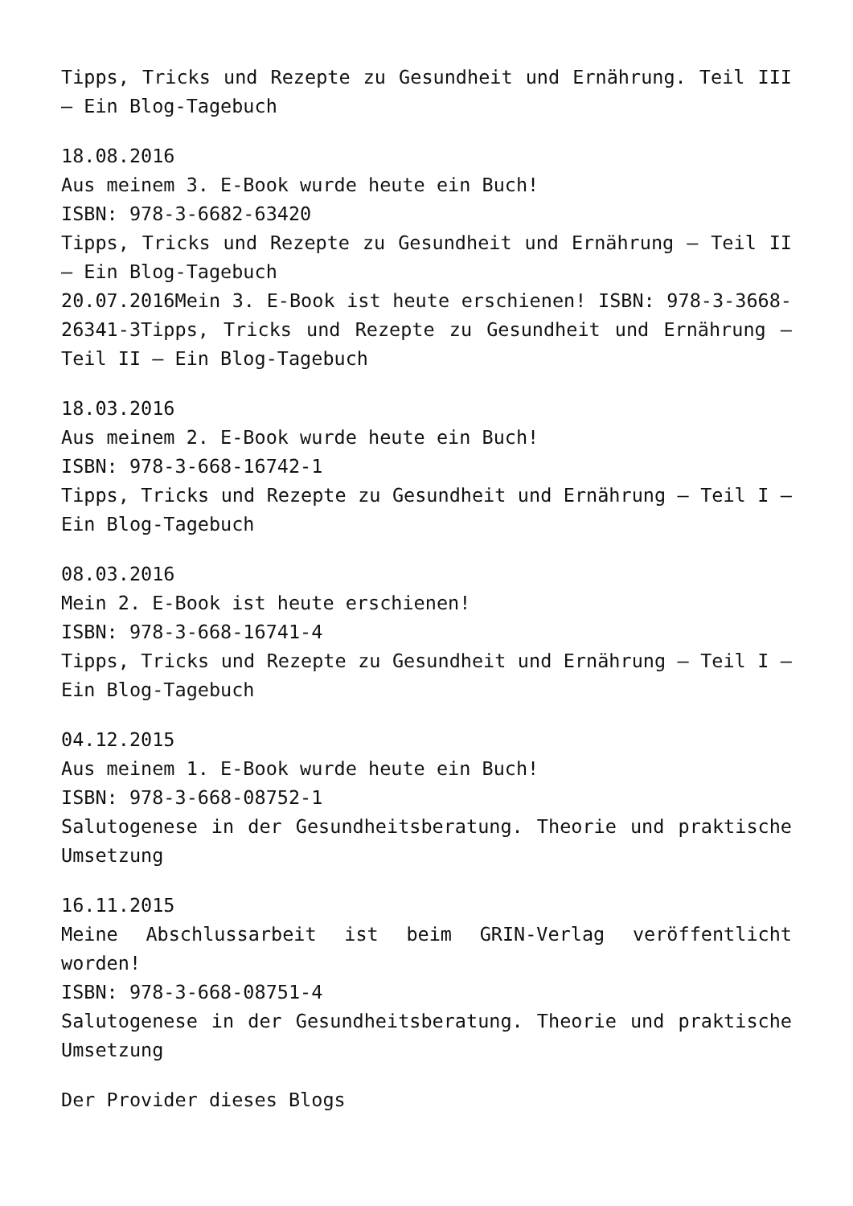Tipps, Tricks und Rezepte zu Gesundheit und Ernährung. Teil III – Ein Blog-Tagebuch
18.08.2016
Aus meinem 3. E-Book wurde heute ein Buch!
ISBN: 978-3-6682-63420
Tipps, Tricks und Rezepte zu Gesundheit und Ernährung – Teil II – Ein Blog-Tagebuch
20.07.2016Mein 3. E-Book ist heute erschienen! ISBN: 978-3-3668-26341-3Tipps, Tricks und Rezepte zu Gesundheit und Ernährung – Teil II – Ein Blog-Tagebuch
18.03.2016
Aus meinem 2. E-Book wurde heute ein Buch!
ISBN: 978-3-668-16742-1
Tipps, Tricks und Rezepte zu Gesundheit und Ernährung – Teil I – Ein Blog-Tagebuch
08.03.2016
Mein 2. E-Book ist heute erschienen!
ISBN: 978-3-668-16741-4
Tipps, Tricks und Rezepte zu Gesundheit und Ernährung – Teil I – Ein Blog-Tagebuch
04.12.2015
Aus meinem 1. E-Book wurde heute ein Buch!
ISBN: 978-3-668-08752-1
Salutogenese in der Gesundheitsberatung. Theorie und praktische Umsetzung
16.11.2015
Meine Abschlussarbeit ist beim GRIN-Verlag veröffentlicht worden!
ISBN: 978-3-668-08751-4
Salutogenese in der Gesundheitsberatung. Theorie und praktische Umsetzung
Der Provider dieses Blogs